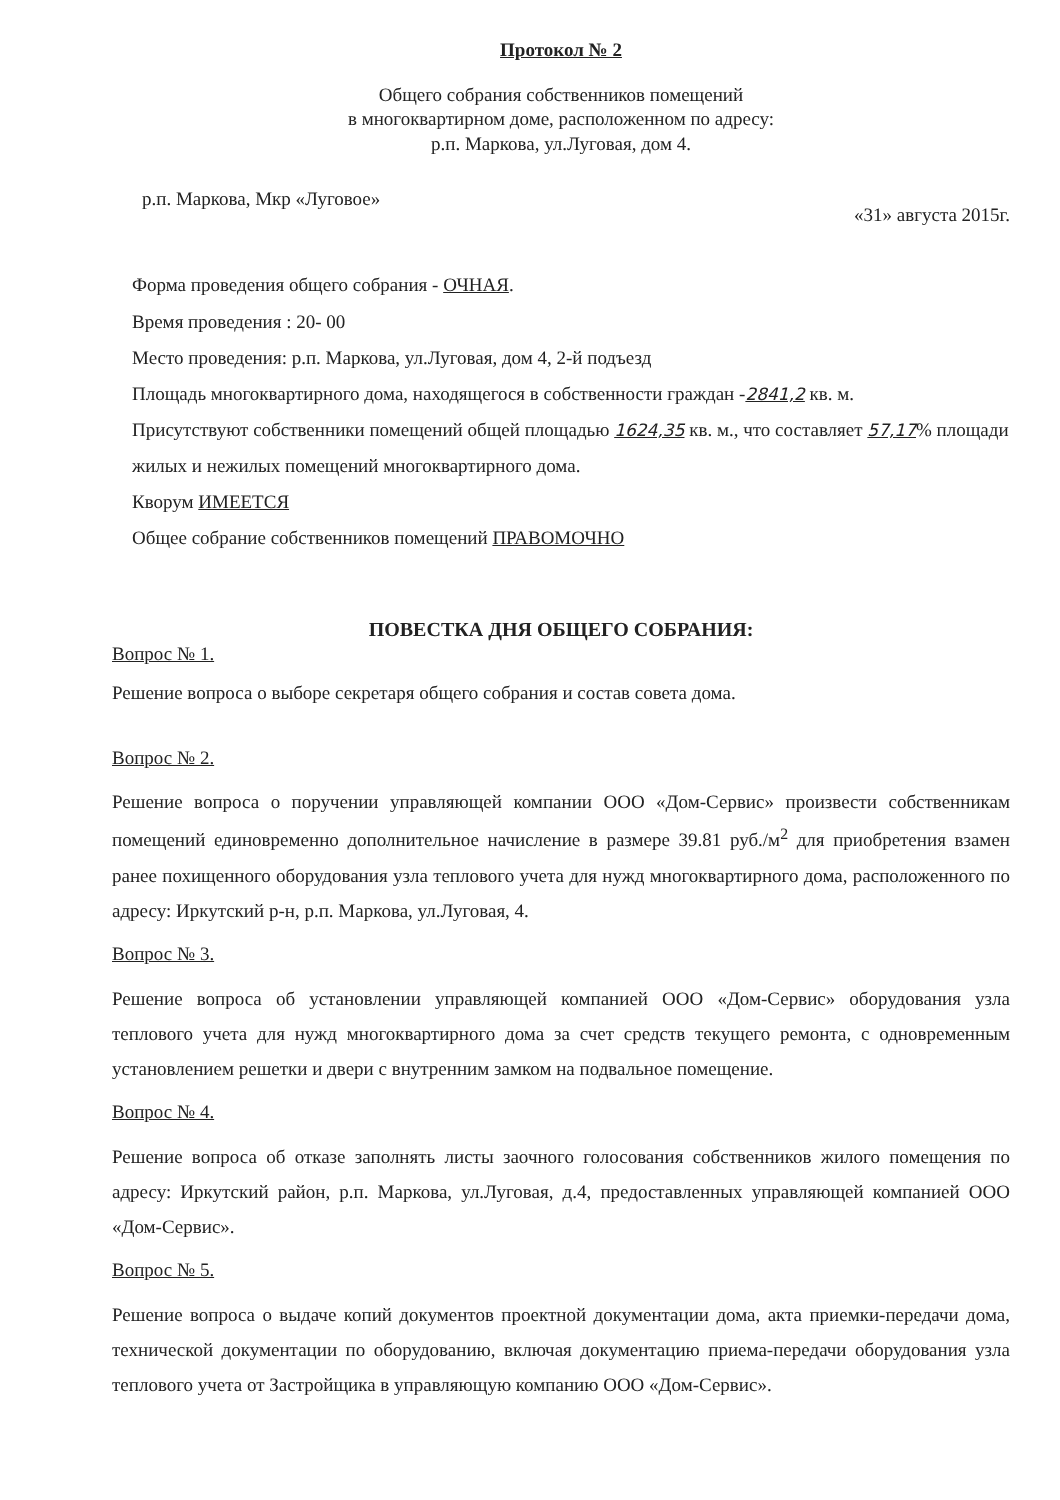Протокол № 2
Общего собрания собственников помещений
в многоквартирном доме, расположенном по адресу:
р.п. Маркова, ул.Луговая, дом 4.
р.п. Маркова, Мкр «Луговое» «31» августа 2015г.
Форма проведения общего собрания - ОЧНАЯ.
Время проведения : 20- 00
Место проведения: р.п. Маркова, ул.Луговая, дом 4, 2-й подъезд
Площадь многоквартирного дома, находящегося в собственности граждан -2841,2 кв. м.
Присутствуют собственники помещений общей площадью 1624,35 кв. м., что составляет 57,17% площади жилых и нежилых помещений многоквартирного дома.
Кворум ИМЕЕТСЯ
Общее собрание собственников помещений ПРАВОМОЧНО
ПОВЕСТКА ДНЯ ОБЩЕГО СОБРАНИЯ:
Вопрос № 1.
Решение вопроса о выборе секретаря общего собрания и состав совета дома.
Вопрос № 2.
Решение вопроса о поручении управляющей компании ООО «Дом-Сервис» произвести собственникам помещений единовременно дополнительное начисление в размере 39.81 руб./м<sup>2</sup> для приобретения взамен ранее похищенного оборудования узла теплового учета для нужд многоквартирного дома, расположенного по адресу: Иркутский р-н, р.п. Маркова, ул.Луговая, 4.
Вопрос № 3.
Решение вопроса об установлении управляющей компанией ООО «Дом-Сервис» оборудования узла теплового учета для нужд многоквартирного дома за счет средств текущего ремонта, с одновременным установлением решетки и двери с внутренним замком на подвальное помещение.
Вопрос № 4.
Решение вопроса об отказе заполнять листы заочного голосования собственников жилого помещения по адресу: Иркутский район, р.п. Маркова, ул.Луговая, д.4, предоставленных управляющей компанией ООО «Дом-Сервис».
Вопрос № 5.
Решение вопроса о выдаче копий документов проектной документации дома, акта приемки-передачи дома, технической документации по оборудованию, включая документацию приема-передачи оборудования узла теплового учета от Застройщика в управляющую компанию ООО «Дом-Сервис».